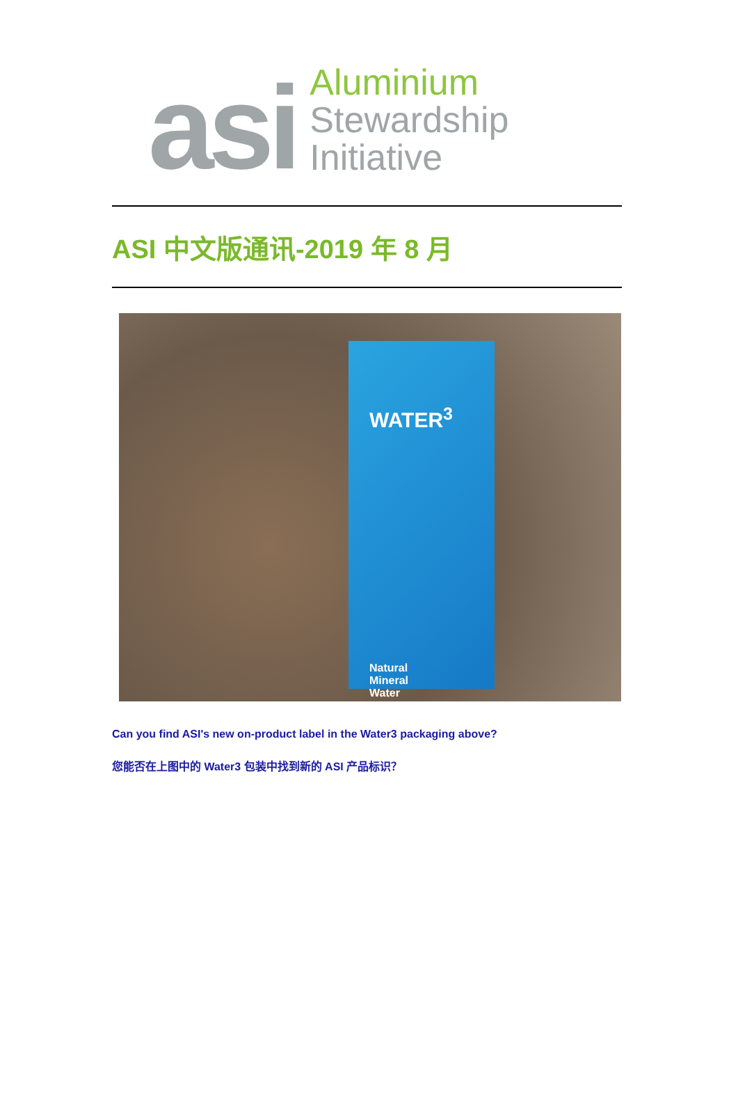asi
Aluminium
Stewardship
Initiative
ASI 中文版通讯-2019 年 8 月
WATER<sup>3</sup>
Natural
Mineral
Water
Can you find ASI's new on-product label in the Water3 packaging above?
您能否在上图中的 Water3 包装中找到新的 ASI 产品标识？